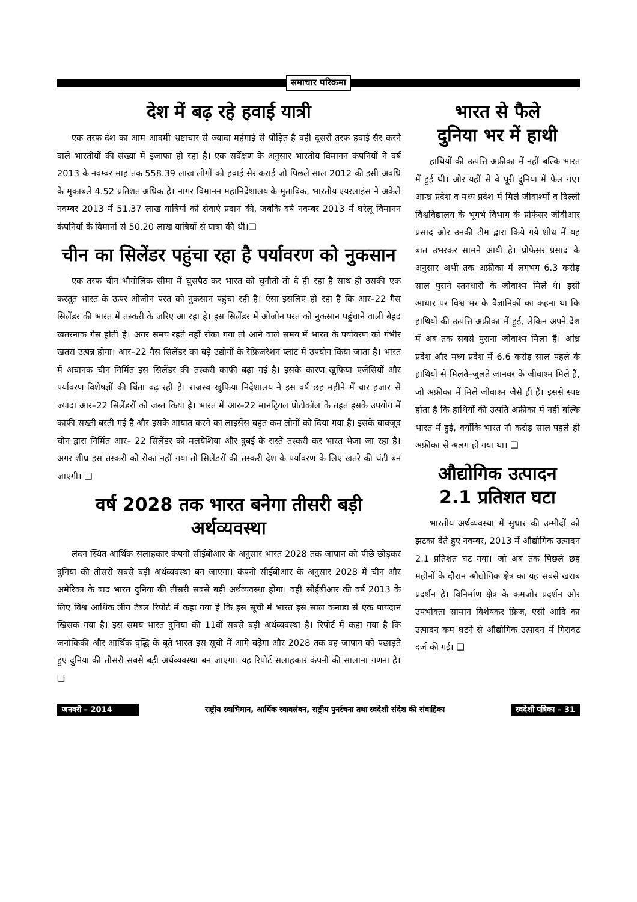समाचार परिक्रमा
देश में बढ़ रहे हवाई यात्री
एक तरफ देश का आम आदमी भ्रष्टाचार से ज्यादा महंगाई से पीड़ित है वही दूसरी तरफ हवाई सैर करने वाले भारतीयों की संख्या में इजाफा हो रहा है। एक सर्वेक्षण के अनुसार भारतीय विमानन कंपनियों ने वर्ष 2013 के नवम्बर माह तक 558.39 लाख लोगों को हवाई सैर कराई जो पिछले साल 2012 की इसी अवधि के मुकाबले 4.52 प्रतिशत अधिक है। नागर विमानन महानिदेशालय के मुताबिक, भारतीय एयरलाइंस ने अकेले नवम्बर 2013 में 51.37 लाख यात्रियों को सेवाएं प्रदान की, जबकि वर्ष नवम्बर 2013 में घरेलू विमानन कंपनियों के विमानों से 50.20 लाख यात्रियों से यात्रा की थी।❑
चीन का सिलेंडर पहुंचा रहा है पर्यावरण को नुकसान
एक तरफ चीन भौगोलिक सीमा में घुसपैठ कर भारत को चुनौती तो दे ही रहा है साथ ही उसकी एक करतूत भारत के ऊपर ओजोन परत को नुकसान पहुंचा रही है। ऐसा इसलिए हो रहा है कि आर–22 गैस सिलेंडर की भारत में तस्करी के जरिए आ रहा है। इस सिलेंडर में ओजोन परत को नुकसान पहुंचाने वाली बेहद खतरनाक गैस होती है। अगर समय रहते नहीं रोका गया तो आने वाले समय में भारत के पर्यावरण को गंभीर खतरा उत्पन्न होगा। आर–22 गैस सिलेंडर का बड़े उद्योगों के रेफ्रिजरेशन प्लांट में उपयोग किया जाता है। भारत में अचानक चीन निर्मित इस सिलेंडर की तस्करी काफी बढ़ा गई है। इसके कारण खुफिया एजेंसियों और पर्यावरण विशेषज्ञों की चिंता बढ़ रही है। राजस्व खुफिया निदेशालय ने इस वर्ष छह महीने में चार हजार से ज्यादा आर–22 सिलेंडरों को जब्त किया है। भारत में आर–22 मानट्रियल प्रोटोकॉल के तहत इसके उपयोग में काफी सख्ती बरती गई है और इसके आयात करने का लाइसेंस बहुत कम लोगों को दिया गया है। इसके बावजूद चीन द्वारा निर्मित आर– 22 सिलेंडर को मलयेशिया और दुबई के रास्ते तस्करी कर भारत भेजा जा रहा है। अगर शीघ्र इस तस्करी को रोका नहीं गया तो सिलेंडरों की तस्करी देश के पर्यावरण के लिए खतरे की घंटी बन जाएगी। ❑
वर्ष 2028 तक भारत बनेगा तीसरी बड़ी अर्थव्यवस्था
लंदन स्थित आर्थिक सलाहकार कंपनी सीईबीआर के अनुसार भारत 2028 तक जापान को पीछे छोड़कर दुनिया की तीसरी सबसे बड़ी अर्थव्यवस्था बन जाएगा। कंपनी सीईबीआर के अनुसार 2028 में चीन और अमेरिका के बाद भारत दुनिया की तीसरी सबसे बड़ी अर्थव्यवस्था होगा। वही सीईबीआर की वर्ष 2013 के लिए विश्व आर्थिक लीग टेबल रिपोर्ट में कहा गया है कि इस सूची में भारत इस साल कनाडा से एक पायदान खिसक गया है। इस समय भारत दुनिया की 11वीं सबसे बड़ी अर्थव्यवस्था है। रिपोर्ट में कहा गया है कि जनांकिकी और आर्थिक वृद्धि के बूते भारत इस सूची में आगे बढ़ेगा और 2028 तक वह जापान को पछाड़ते हुए दुनिया की तीसरी सबसे बड़ी अर्थव्यवस्था बन जाएगा। यह रिपोर्ट सलाहकार कंपनी की सालाना गणना है। ❑
भारत से फैले
दुनिया भर में हाथी
हाथियों की उत्पत्ति अफ्रीका में नहीं बल्कि भारत में हुई थी। और यहीं से वे पूरी दुनिया में फैल गए। आन्ध्र प्रदेश व मध्य प्रदेश में मिले जीवाश्मों व दिल्ली विश्वविद्यालय के भूगर्भ विभाग के प्रोफेसर जीवीआर प्रसाद और उनकी टीम द्वारा किये गये शोध में यह बात उभरकर सामने आयी है। प्रोफेसर प्रसाद के अनुसार अभी तक अफ्रीका में लगभग 6.3 करोड़ साल पुराने स्तनधारी के जीवाश्म मिले थे। इसी आधार पर विश्व भर के वैज्ञानिकों का कहना था कि हाथियों की उत्पत्ति अफ्रीका में हुई, लेकिन अपने देश में अब तक सबसे पुराना जीवाश्म मिला है। आंध्र प्रदेश और मध्य प्रदेश में 6.6 करोड़ साल पहले के हाथियों से मिलते–जुलते जानवर के जीवाश्म मिले हैं, जो अफ्रीका में मिले जीवाश्म जैसे ही हैं। इससे स्पष्ट होता है कि हाथियों की उत्पति अफ्रीका में नहीं बल्कि भारत में हुई, क्योंकि भारत नौ करोड़ साल पहले ही अफ्रीका से अलग हो गया था। ❑
औद्योगिक उत्पादन
2.1 प्रतिशत घटा
भारतीय अर्थव्यवस्था में सुधार की उम्मीदों को झटका देते हुए नवम्बर, 2013 में औद्योगिक उत्पादन 2.1 प्रतिशत घट गया। जो अब तक पिछले छह महीनों के दौरान औद्योगिक क्षेत्र का यह सबसे खराब प्रदर्शन है। विनिर्माण क्षेत्र के कमजोर प्रदर्शन और उपभोक्ता सामान विशेषकर फ्रिज, एसी आदि का उत्पादन कम घटने से औद्योगिक उत्पादन में गिरावट दर्ज की गई। ❑
जनवरी – 2014 राष्ट्रीय स्वाभिमान, आर्थिक स्वावलंबन, राष्ट्रीय पुनर्रचना तथा स्वदेशी संदेश की संवाहिका स्वदेशी पत्रिका – 31